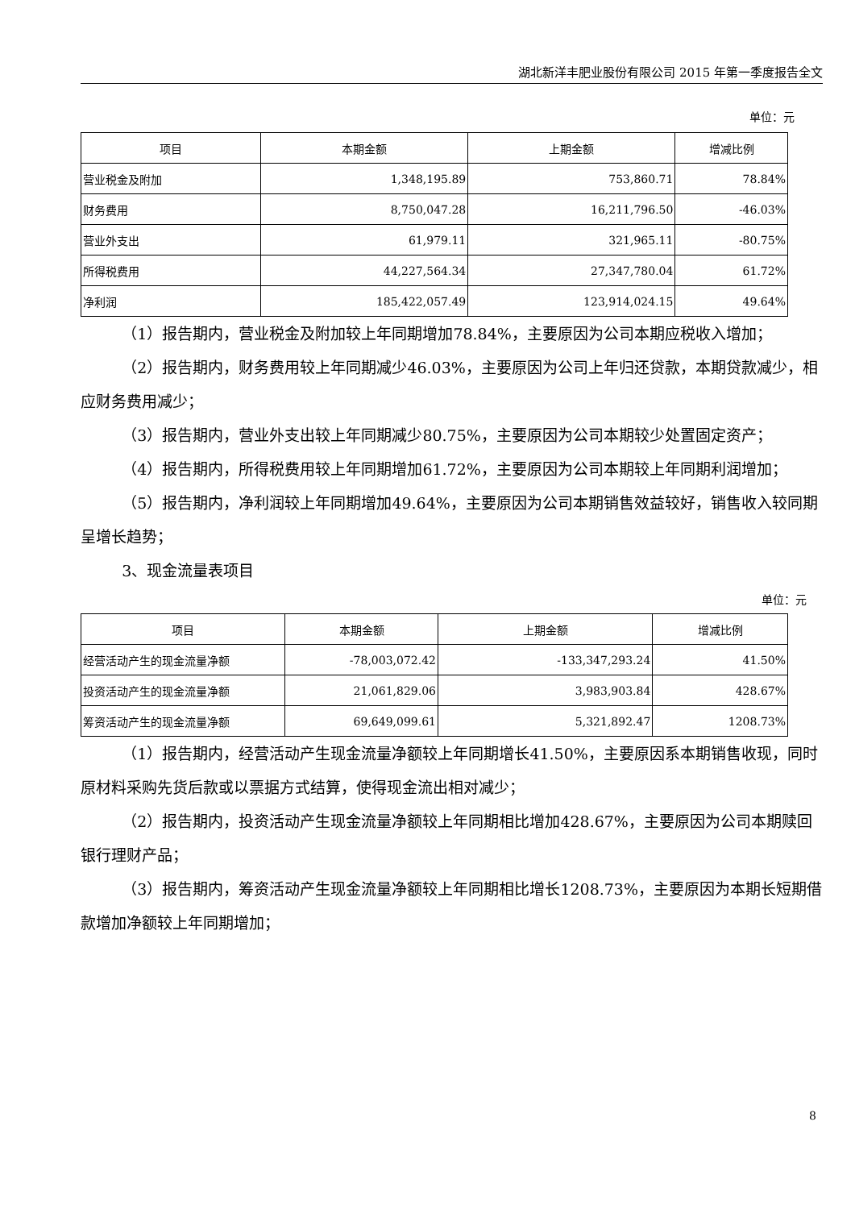湖北新洋丰肥业股份有限公司 2015 年第一季度报告全文
单位：元
| 项目 | 本期金额 | 上期金额 | 增减比例 |
| --- | --- | --- | --- |
| 营业税金及附加 | 1,348,195.89 | 753,860.71 | 78.84% |
| 财务费用 | 8,750,047.28 | 16,211,796.50 | -46.03% |
| 营业外支出 | 61,979.11 | 321,965.11 | -80.75% |
| 所得税费用 | 44,227,564.34 | 27,347,780.04 | 61.72% |
| 净利润 | 185,422,057.49 | 123,914,024.15 | 49.64% |
（1）报告期内，营业税金及附加较上年同期增加78.84%，主要原因为公司本期应税收入增加；
（2）报告期内，财务费用较上年同期减少46.03%，主要原因为公司上年归还贷款，本期贷款减少，相应财务费用减少；
（3）报告期内，营业外支出较上年同期减少80.75%，主要原因为公司本期较少处置固定资产；
（4）报告期内，所得税费用较上年同期增加61.72%，主要原因为公司本期较上年同期利润增加；
（5）报告期内，净利润较上年同期增加49.64%，主要原因为公司本期销售效益较好，销售收入较同期呈增长趋势；
3、现金流量表项目
单位：元
| 项目 | 本期金额 | 上期金额 | 增减比例 |
| --- | --- | --- | --- |
| 经营活动产生的现金流量净额 | -78,003,072.42 | -133,347,293.24 | 41.50% |
| 投资活动产生的现金流量净额 | 21,061,829.06 | 3,983,903.84 | 428.67% |
| 筹资活动产生的现金流量净额 | 69,649,099.61 | 5,321,892.47 | 1208.73% |
（1）报告期内，经营活动产生现金流量净额较上年同期增长41.50%，主要原因系本期销售收现，同时原材料采购先货后款或以票据方式结算，使得现金流出相对减少；
（2）报告期内，投资活动产生现金流量净额较上年同期相比增加428.67%，主要原因为公司本期赎回银行理财产品；
（3）报告期内，筹资活动产生现金流量净额较上年同期相比增长1208.73%，主要原因为本期长短期借款增加净额较上年同期增加；
8